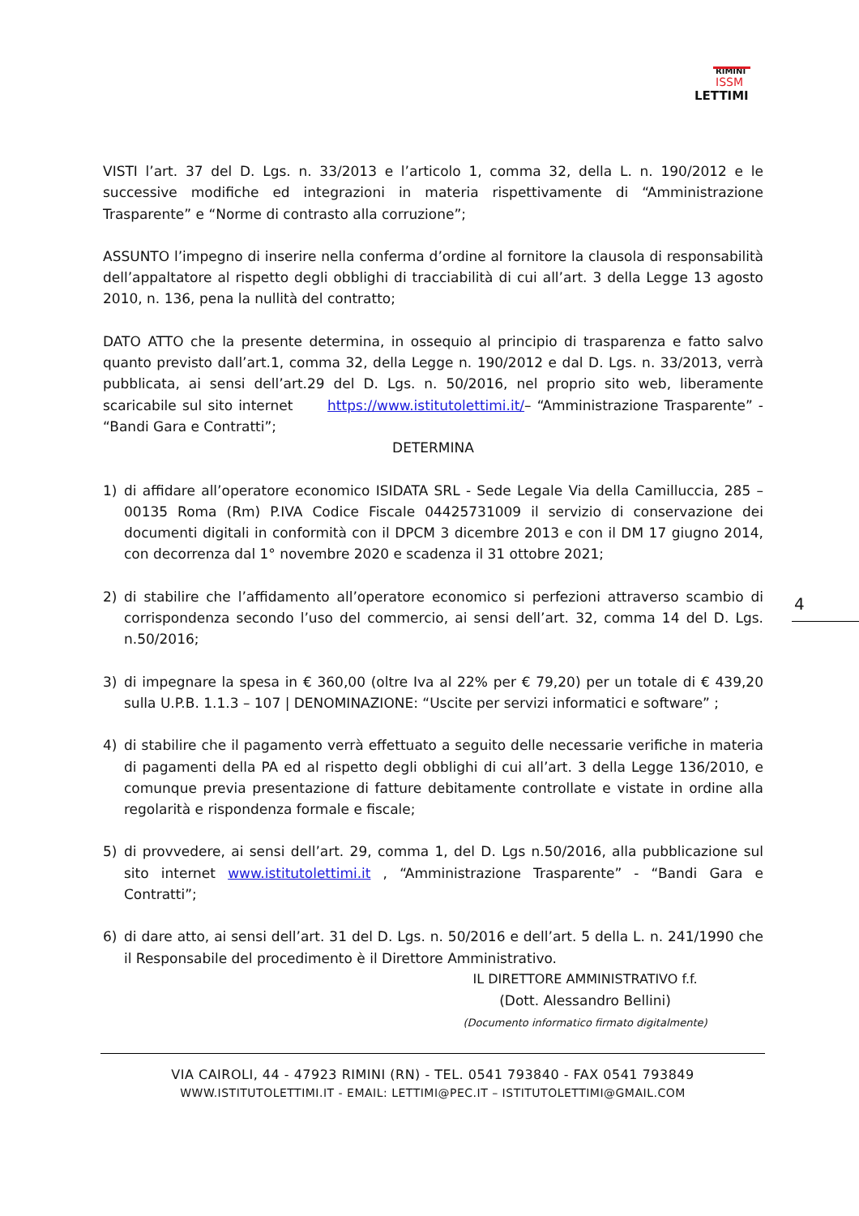RIMINI
ISSM
LETTIMI
VISTI l’art. 37 del D. Lgs. n. 33/2013 e l’articolo 1, comma 32, della L. n. 190/2012 e le successive modifiche ed integrazioni in materia rispettivamente di “Amministrazione Trasparente” e “Norme di contrasto alla corruzione”;
ASSUNTO l’impegno di inserire nella conferma d’ordine al fornitore la clausola di responsabilità dell’appaltatore al rispetto degli obblighi di tracciabilità di cui all’art. 3 della Legge 13 agosto 2010, n. 136, pena la nullità del contratto;
DATO ATTO che la presente determina, in ossequio al principio di trasparenza e fatto salvo quanto previsto dall’art.1, comma 32, della Legge n. 190/2012 e dal D. Lgs. n. 33/2013, verrà pubblicata, ai sensi dell’art.29 del D. Lgs. n. 50/2016, nel proprio sito web, liberamente scaricabile sul sito internet https://www.istitutolettimi.it/– “Amministrazione Trasparente” - “Bandi Gara e Contratti”;
DETERMINA
1) di affidare all’operatore economico ISIDATA SRL - Sede Legale Via della Camilluccia, 285 – 00135 Roma (Rm) P.IVA Codice Fiscale 04425731009 il servizio di conservazione dei documenti digitali in conformità con il DPCM 3 dicembre 2013 e con il DM 17 giugno 2014, con decorrenza dal 1° novembre 2020 e scadenza il 31 ottobre 2021;
2) di stabilire che l’affidamento all’operatore economico si perfezioni attraverso scambio di corrispondenza secondo l’uso del commercio, ai sensi dell’art. 32, comma 14 del D. Lgs. n.50/2016;
3) di impegnare la spesa in € 360,00 (oltre Iva al 22% per € 79,20) per un totale di € 439,20 sulla U.P.B. 1.1.3 – 107 | DENOMINAZIONE: “Uscite per servizi informatici e software” ;
4) di stabilire che il pagamento verrà effettuato a seguito delle necessarie verifiche in materia di pagamenti della PA ed al rispetto degli obblighi di cui all’art. 3 della Legge 136/2010, e comunque previa presentazione di fatture debitamente controllate e vistate in ordine alla regolarità e rispondenza formale e fiscale;
5) di provvedere, ai sensi dell’art. 29, comma 1, del D. Lgs n.50/2016, alla pubblicazione sul sito internet www.istitutolettimi.it , “Amministrazione Trasparente” - “Bandi Gara e Contratti”;
6) di dare atto, ai sensi dell’art. 31 del D. Lgs. n. 50/2016 e dell’art. 5 della L. n. 241/1990 che il Responsabile del procedimento è il Direttore Amministrativo.
IL DIRETTORE AMMINISTRATIVO f.f.
(Dott. Alessandro Bellini)
(Documento informatico firmato digitalmente)
4
VIA CAIROLI, 44 - 47923 RIMINI (RN) - TEL. 0541 793840 - FAX 0541 793849
WWW.ISTITUTOLETTIMI.IT - EMAIL: LETTIMI@PEC.IT – ISTITUTOLETTIMI@GMAIL.COM